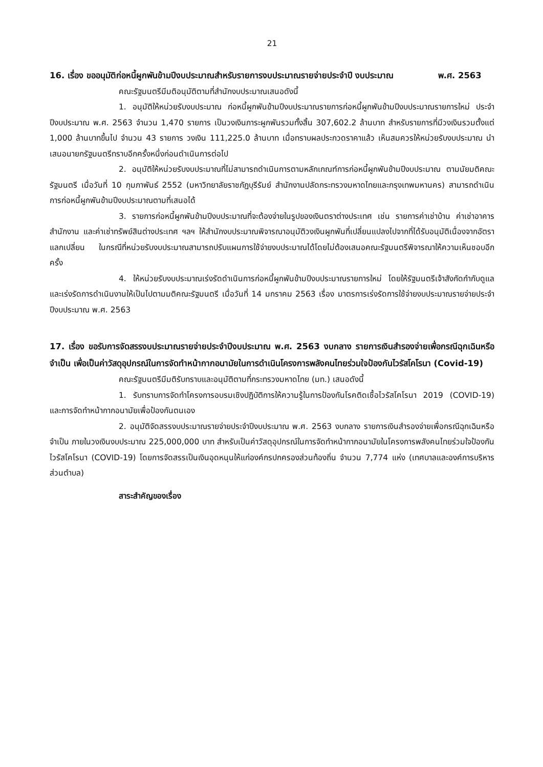21
16. เรื่อง ขออนุมัติก่อหนี้ผูกพันข้ามปีงบประมาณสำหรับรายการงบประมาณรายจ่ายประจำปี งบประมาณ พ.ศ. 2563
คณะรัฐมนตรีมีมติอนุมัติตามที่สำนักงบประมาณเสนอดังนี้
1. อนุมัติให้หน่วยรับงบประมาณ ก่อหนี้ผูกพันข้ามปีงบประมาณรายการก่อหนี้ผูกพันข้ามปีงบประมาณรายการใหม่ ประจำปีงบประมาณ พ.ศ. 2563 จำนวน 1,470 รายการ เป็นวงเงินภาระผูกพันรวมทั้งสิ้น 307,602.2 ล้านบาท สำหรับรายการที่มีวงเงินรวมตั้งแต่ 1,000 ล้านบาทขึ้นไป จำนวน 43 รายการ วงเงิน 111,225.0 ล้านบาท เมื่อทราบผลประกวดราคาแล้ว เห็นสมควรให้หน่วยรับงบประมาณ นำเสนอนายกรัฐมนตรีทราบอีกครั้งหนึ่งก่อนดำเนินการต่อไป
2. อนุมัติให้หน่วยรับงบประมาณที่ไม่สามารถดำเนินการตามหลักเกณฑ์การก่อหนี้ผูกพันข้ามปีงบประมาณ ตามนัยมติคณะรัฐมนตรี เมื่อวันที่ 10 กุมภาพันธ์ 2552 (มหาวิทยาลัยราชภัฏบุรีรัมย์ สำนักงานปลัดกระทรวงมหาดไทยและกรุงเทพมหานคร) สามารถดำเนินการก่อหนี้ผูกพันข้ามปีงบประมาณตามที่เสนอได้
3. รายการก่อหนี้ผูกพันข้ามปีงบประมาณที่จะต้องจ่ายในรูปของเงินตราต่างประเทศ เช่น รายการค่าเช่าบ้าน ค่าเช่าอาคารสำนักงาน และค่าเช่าทรัพย์สินต่างประเทศ ฯลฯ ให้สำนักงบประมาณพิจารณาอนุมัติวงเงินผูกพันที่เปลี่ยนแปลงไปจากที่ได้รับอนุมัติเนื่องจากอัตราแลกเปลี่ยน ในกรณีที่หน่วยรับงบประมาณสามารถปรับแผนการใช้จ่ายงบประมาณได้โดยไม่ต้องเสนอคณะรัฐมนตรีพิจารณาให้ความเห็นชอบอีกครั้ง
4. ให้หน่วยรับงบประมาณเร่งรัดดำเนินการก่อหนี้ผูกพันข้ามปีงบประมาณรายการใหม่ โดยให้รัฐมนตรีเจ้าสังกัดกำกับดูแลและเร่งรัดการดำเนินงานให้เป็นไปตามมติคณะรัฐมนตรี เมื่อวันที่ 14 มกราคม 2563 เรื่อง มาตรการเร่งรัดการใช้จ่ายงบประมาณรายจ่ายประจำปีงบประมาณ พ.ศ. 2563
17. เรื่อง ขอรับการจัดสรรงบประมาณรายจ่ายประจำปีงบประมาณ พ.ศ. 2563 งบกลาง รายการเงินสำรองจ่ายเพื่อกรณีฉุกเฉินหรือจำเป็น เพื่อเป็นค่าวัสดุอุปกรณ์ในการจัดทำหน้ากากอนามัยในการดำเนินโครงการพลังคนไทยร่วมใจป้องกันไวรัสโคโรนา (Covid-19)
คณะรัฐมนตรีมีมติรับทราบและอนุมัติตามที่กระทรวงมหาดไทย (มท.) เสนอดังนี้
1. รับทราบการจัดทำโครงการอบรมเชิงปฏิบัติการให้ความรู้ในการป้องกันโรคติดเชื้อไวรัสโคโรนา 2019 (COVID-19) และการจัดทำหน้ากากอนามัยเพื่อป้องกันตนเอง
2. อนุมัติจัดสรรงบประมาณรายจ่ายประจำปีงบประมาณ พ.ศ. 2563 งบกลาง รายการเงินสำรองจ่ายเพื่อกรณีฉุกเฉินหรือจำเป็น ภายในวงเงินงบประมาณ 225,000,000 บาท สำหรับเป็นค่าวัสดุอุปกรณ์ในการจัดทำหน้ากากอนามัยในโครงการพลังคนไทยร่วมใจป้องกันไวรัสโคโรนา (COVID-19) โดยการจัดสรรเป็นเงินอุดหนุนให้แก่องค์กรปกครองส่วนท้องถิ่น จำนวน 7,774 แห่ง (เทศบาลและองค์การบริหารส่วนตำบล)
สาระสำคัญของเรื่อง